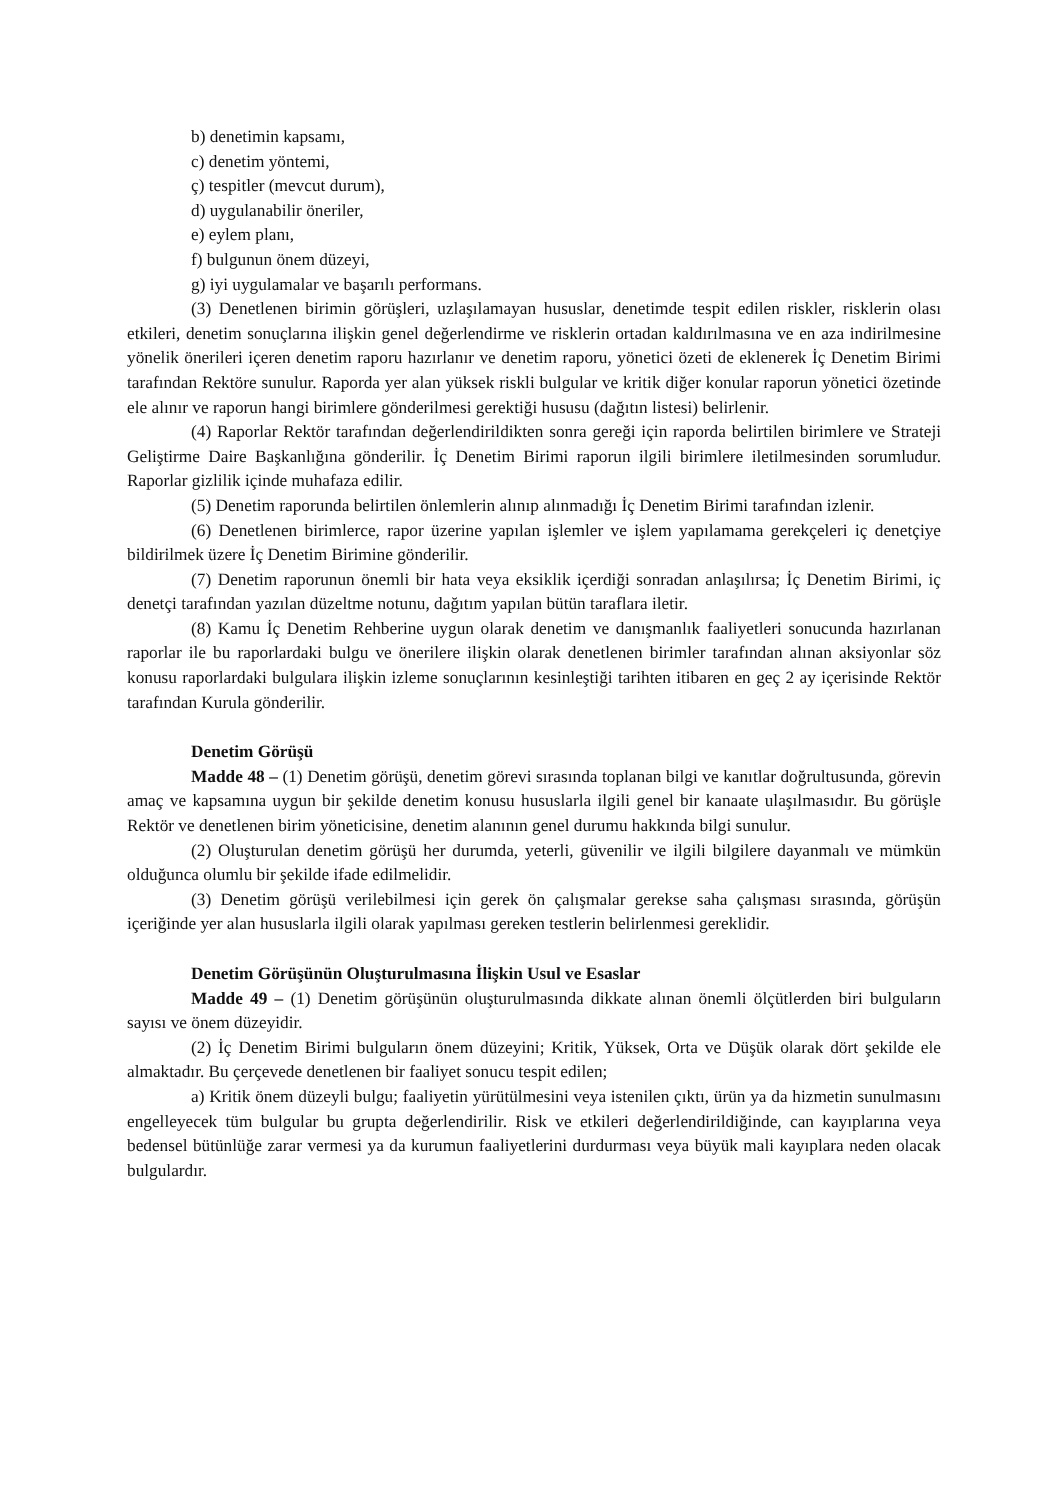b) denetimin kapsamı,
c) denetim yöntemi,
ç) tespitler (mevcut durum),
d) uygulanabilir öneriler,
e) eylem planı,
f) bulgunun önem düzeyi,
g) iyi uygulamalar ve başarılı performans.
(3) Denetlenen birimin görüşleri, uzlaşılamayan hususlar, denetimde tespit edilen riskler, risklerin olası etkileri, denetim sonuçlarına ilişkin genel değerlendirme ve risklerin ortadan kaldırılmasına ve en aza indirilmesine yönelik önerileri içeren denetim raporu hazırlanır ve denetim raporu, yönetici özeti de eklenerek İç Denetim Birimi tarafından Rektöre sunulur. Raporda yer alan yüksek riskli bulgular ve kritik diğer konular raporun yönetici özetinde ele alınır ve raporun hangi birimlere gönderilmesi gerektiği hususu (dağıtın listesi) belirlenir.
(4) Raporlar Rektör tarafından değerlendirildikten sonra gereği için raporda belirtilen birimlere ve Strateji Geliştirme Daire Başkanlığına gönderilir. İç Denetim Birimi raporun ilgili birimlere iletilmesinden sorumludur. Raporlar gizlilik içinde muhafaza edilir.
(5) Denetim raporunda belirtilen önlemlerin alınıp alınmadığı İç Denetim Birimi tarafından izlenir.
(6) Denetlenen birimlerce, rapor üzerine yapılan işlemler ve işlem yapılamama gerekçeleri iç denetçiye bildirilmek üzere İç Denetim Birimine gönderilir.
(7) Denetim raporunun önemli bir hata veya eksiklik içerdiği sonradan anlaşılırsa; İç Denetim Birimi, iç denetçi tarafından yazılan düzeltme notunu, dağıtım yapılan bütün taraflara iletir.
(8) Kamu İç Denetim Rehberine uygun olarak denetim ve danışmanlık faaliyetleri sonucunda hazırlanan raporlar ile bu raporlardaki bulgu ve önerilere ilişkin olarak denetlenen birimler tarafından alınan aksiyonlar söz konusu raporlardaki bulgulara ilişkin izleme sonuçlarının kesinleştiği tarihten itibaren en geç 2 ay içerisinde Rektör tarafından Kurula gönderilir.
Denetim Görüşü
Madde 48 – (1) Denetim görüşü, denetim görevi sırasında toplanan bilgi ve kanıtlar doğrultusunda, görevin amaç ve kapsamına uygun bir şekilde denetim konusu hususlarla ilgili genel bir kanaate ulaşılmasıdır. Bu görüşle Rektör ve denetlenen birim yöneticisine, denetim alanının genel durumu hakkında bilgi sunulur.
(2) Oluşturulan denetim görüşü her durumda, yeterli, güvenilir ve ilgili bilgilere dayanmalı ve mümkün olduğunca olumlu bir şekilde ifade edilmelidir.
(3) Denetim görüşü verilebilmesi için gerek ön çalışmalar gerekse saha çalışması sırasında, görüşün içeriğinde yer alan hususlarla ilgili olarak yapılması gereken testlerin belirlenmesi gereklidir.
Denetim Görüşünün Oluşturulmasına İlişkin Usul ve Esaslar
Madde 49 – (1) Denetim görüşünün oluşturulmasında dikkate alınan önemli ölçütlerden biri bulguların sayısı ve önem düzeyidir.
(2) İç Denetim Birimi bulguların önem düzeyini; Kritik, Yüksek, Orta ve Düşük olarak dört şekilde ele almaktadır. Bu çerçevede denetlenen bir faaliyet sonucu tespit edilen;
a) Kritik önem düzeyli bulgu; faaliyetin yürütülmesini veya istenilen çıktı, ürün ya da hizmetin sunulmasını engelleyecek tüm bulgular bu grupta değerlendirilir. Risk ve etkileri değerlendirildiğinde, can kayıplarına veya bedensel bütünlüğe zarar vermesi ya da kurumun faaliyetlerini durdurması veya büyük mali kayıplara neden olacak bulgulardır.